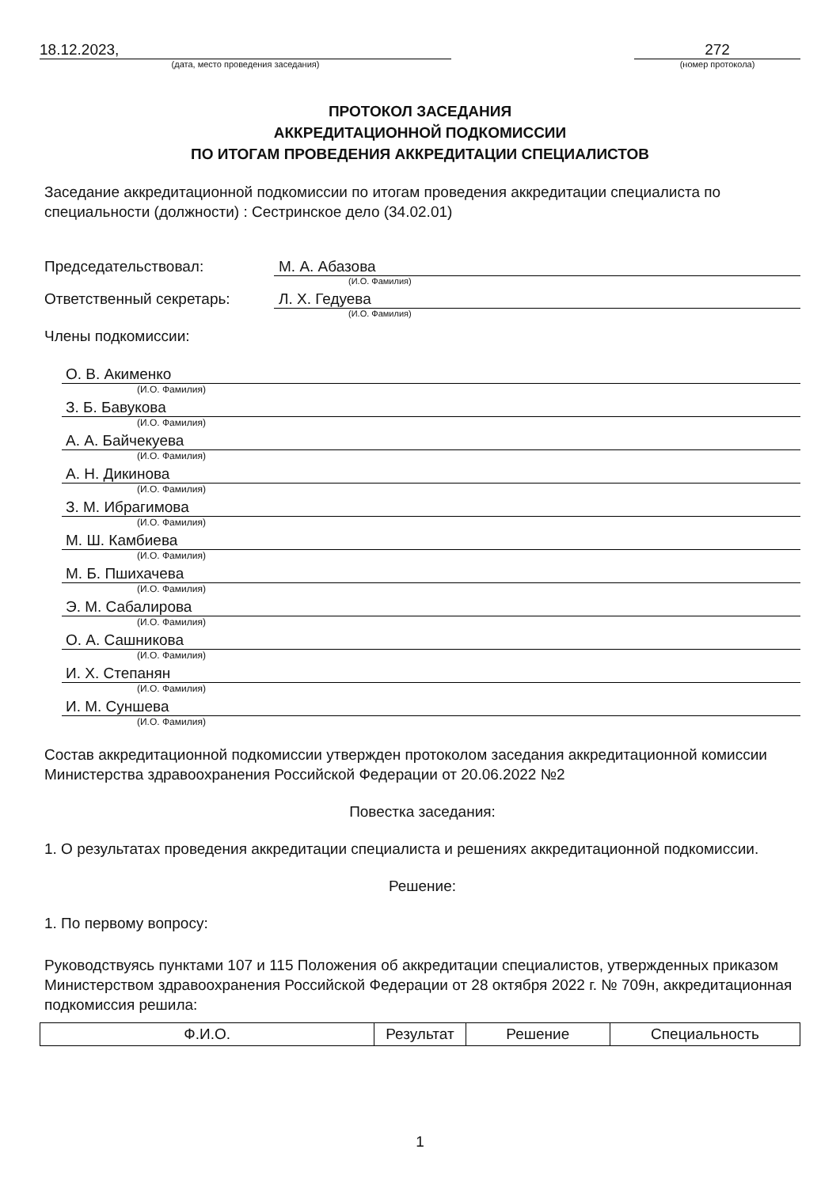18.12.2023,
(дата, место проведения заседания)
272
(номер протокола)
ПРОТОКОЛ ЗАСЕДАНИЯ
АККРЕДИТАЦИОННОЙ ПОДКОМИССИИ
ПО ИТОГАМ ПРОВЕДЕНИЯ АККРЕДИТАЦИИ СПЕЦИАЛИСТОВ
Заседание аккредитационной подкомиссии по итогам проведения аккредитации специалиста по специальности (должности) : Сестринское дело (34.02.01)
Председательствовал: М. А. Абазова
(И.О. Фамилия)
Ответственный секретарь: Л. Х. Гедуева
(И.О. Фамилия)
Члены подкомиссии:
О. В. Акименко
(И.О. Фамилия)
З. Б. Бавукова
(И.О. Фамилия)
А. А. Байчекуева
(И.О. Фамилия)
А. Н. Дикинова
(И.О. Фамилия)
З. М. Ибрагимова
(И.О. Фамилия)
М. Ш. Камбиева
(И.О. Фамилия)
М. Б. Пшихачева
(И.О. Фамилия)
Э. М. Сабалирова
(И.О. Фамилия)
О. А. Сашникова
(И.О. Фамилия)
И. Х. Степанян
(И.О. Фамилия)
И. М. Суншева
(И.О. Фамилия)
Состав аккредитационной подкомиссии утвержден протоколом заседания аккредитационной комиссии Министерства здравоохранения Российской Федерации от 20.06.2022 №2
Повестка заседания:
1. О результатах проведения аккредитации специалиста и решениях аккредитационной подкомиссии.
Решение:
1. По первому вопросу:
Руководствуясь пунктами 107 и 115 Положения об аккредитации специалистов, утвержденных приказом Министерством здравоохранения Российской Федерации от 28 октября 2022 г. № 709н, аккредитационная подкомиссия решила:
| Ф.И.О. | Результат | Решение | Специальность |
| --- | --- | --- | --- |
1